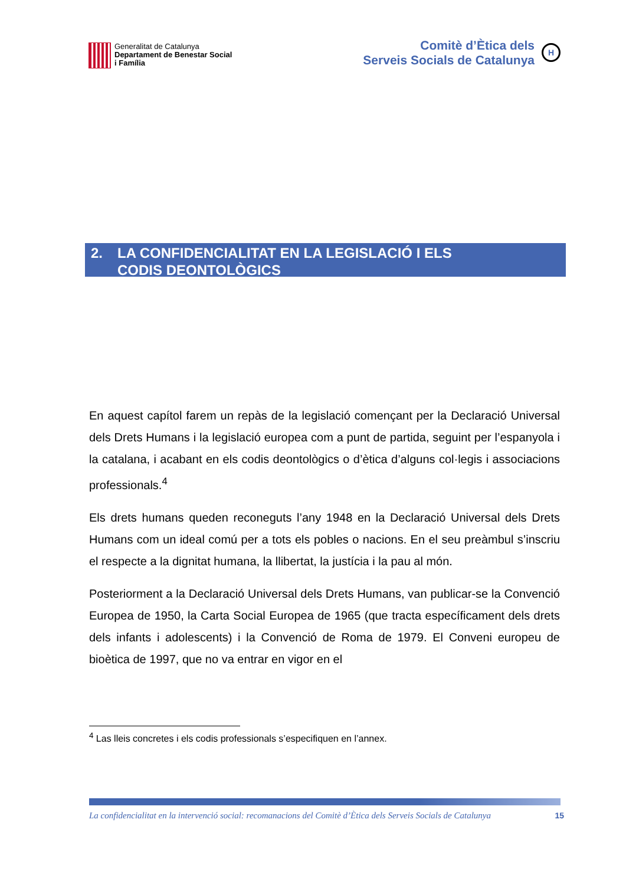Generalitat de Catalunya
Departament de Benestar Social
i Família
Comitè d’Ètica dels
Serveis Socials de Catalunya
H
2. LA CONFIDENCIALITAT EN LA LEGISLACIÓ I ELS
CODIS DEONTOLÒGICS
En aquest capítol farem un repàs de la legislació començant per la Declaració Universal dels Drets Humans i la legislació europea com a punt de partida, seguint per l’espanyola i la catalana, i acabant en els codis deontològics o d’ètica d’alguns col·legis i associacions professionals.<sup>4</sup>
Els drets humans queden reconeguts l’any 1948 en la Declaració Universal dels Drets Humans com un ideal comú per a tots els pobles o nacions. En el seu preàmbul s’inscriu el respecte a la dignitat humana, la llibertat, la justícia i la pau al món.
Posteriorment a la Declaració Universal dels Drets Humans, van publicar-se la Convenció Europea de 1950, la Carta Social Europea de 1965 (que tracta específicament dels drets dels infants i adolescents) i la Convenció de Roma de 1979. El Conveni europeu de bioètica de 1997, que no va entrar en vigor en el
<sup>4</sup> Las lleis concretes i els codis professionals s’especifiquen en l’annex.
La confidencialitat en la intervenció social: recomanacions del Comitè d’Ètica dels Serveis Socials de Catalunya 15